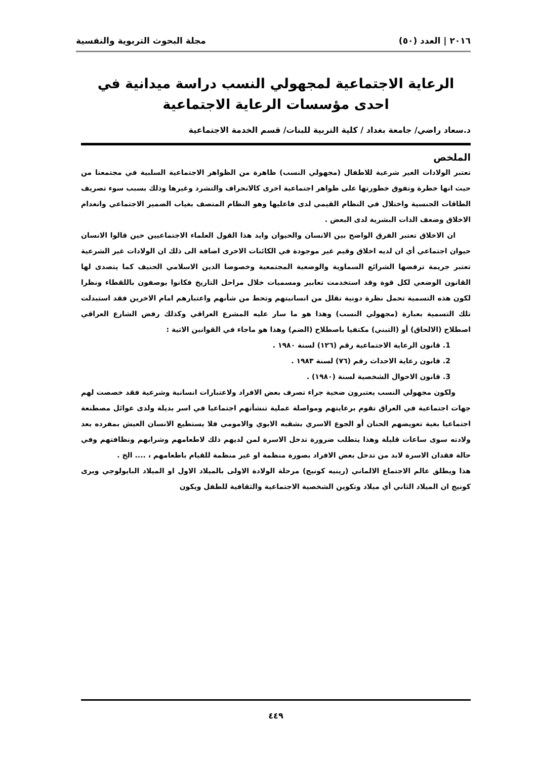٢٠١٦ | العدد (٥٠) مجلة البحوث التربوية والنفسية
الرعاية الاجتماعية لمجهولي النسب دراسة ميدانية في احدى مؤسسات الرعاية الاجتماعية
د.سعاد راضي/ جامعة بغداد / كلية التربية للبنات/ قسم الخدمة الاجتماعية
الملخص
تعتبر الولادات الغير شرعية للاطفال (مجهولي النسب) ظاهرة من الظواهر الاجتماعية السلبية في مجتمعنا من حيث انها خطرة وتفوق خطورتها على ظواهر اجتماعية اخرى كالانحراف والتشرد وغيرها وذلك بسبب سوء تصريف الطاقات الجنسية واختلال في النظام القيمي لدى فاعليها وهو النظام المتصف بغياب الضمير الاجتماعي وانعدام الاخلاق وضعف الذات البشرية لدى البعض .
ان الاخلاق تعتبر الفرق الواضح بين الانسان والحيوان وايد هذا القول العلماء الاجتماعيين حين قالوا الانسان حيوان اجتماعي أي ان لديه اخلاق وقيم غير موجودة في الكائنات الاخرى اضافة الى ذلك ان الولادات غير الشرعية تعتبر جريمة ترفضها الشرائع السماوية والوضعية المجتمعية وخصوصا الدين الاسلامي الحنيف كما يتصدى لها القانون الوضعي لكل قوة وقد استخدمت تعابير ومسميات خلال مراحل التاريخ فكانوا يوصفون باللقطاء ونظرا لكون هذه التسمية تحمل نظرة دونية تقلل من انسانيتهم وتحط من شأنهم واعتبارهم امام الاخرين فقد استبدلت تلك التسمية بعبارة (مجهولي النسب) وهذا هو ما سار عليه المشرع العراقي وكذلك رفض الشارع العراقي اصطلاح (الالحاق) أو (التبني) مكتفيا باصطلاح (الضم) وهذا هو ماجاء في القوانين الاتية :
1. قانون الرعاية الاجتماعية رقم (١٢٦) لسنة ١٩٨٠ .
2. قانون رعاية الاحداث رقم (٧٦) لسنة ١٩٨٣ .
3. قانون الاحوال الشخصية لسنة (١٩٨٠) .
ولكون مجهولي النسب يعتبرون ضحية جراء تصرف بعض الافراد ولاعتبارات انسانية وشرعية فقد خصصت لهم جهات اجتماعية في العراق تقوم برعايتهم ومواصلة عملية تنشأتهم اجتماعيا في اسر بديلة ولدى عوائل مصطنعة اجتماعيا بغية تعويضهم الحنان أو الجوع الاسري بشقيه الابوي والامومي فلا يستطيع الانسان العيش بمفرده بعد ولادته سوى ساعات قليلة وهذا يتطلب ضرورة تدخل الاسرة لمن لديهم ذلك لاطعامهم وشرابهم ونظافتهم وفي حالة فقدان الاسرة لابد من تدخل بعض الافراد بصورة منظمة او غير منظمة للقيام باطعامهم ، .... الخ .
هذا ويطلق عالم الاجتماع الالماني (رينيه كونيج) مرحلة الولادة الاولى بالميلاد الاول او الميلاد البايولوجي ويرى كونيج ان الميلاد الثاني أي ميلاد وتكوين الشخصية الاجتماعية والثقافية للطفل ويكون
٤٤٩